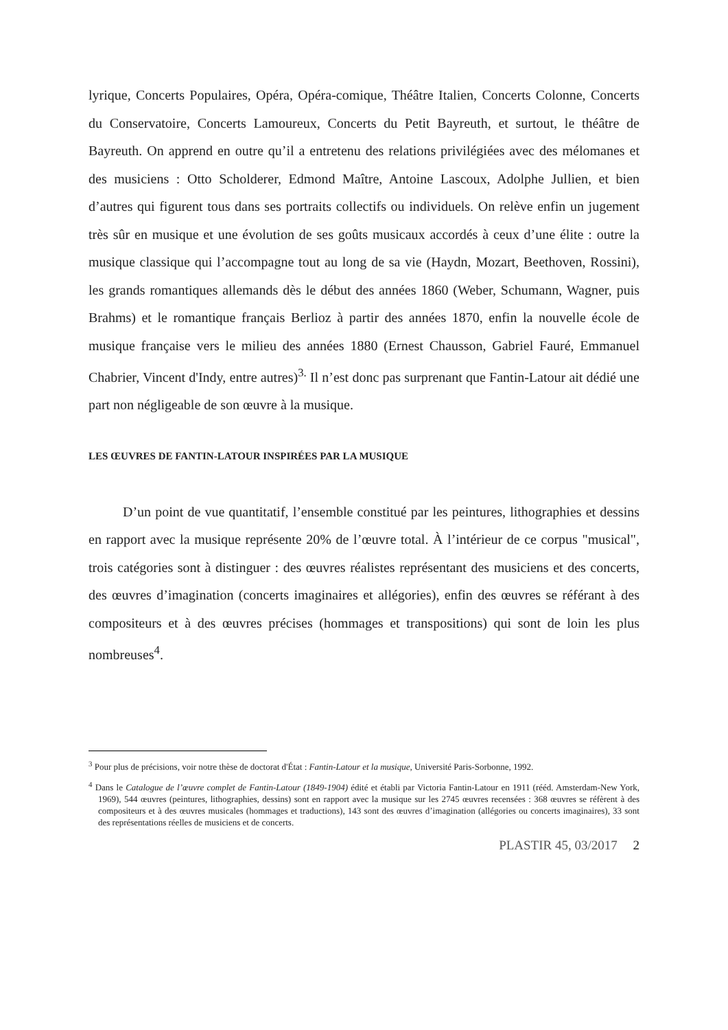lyrique, Concerts Populaires, Opéra, Opéra-comique, Théâtre Italien, Concerts Colonne, Concerts du Conservatoire, Concerts Lamoureux, Concerts du Petit Bayreuth, et surtout, le théâtre de Bayreuth. On apprend en outre qu’il a entretenu des relations privilégiées avec des mélomanes et des musiciens : Otto Scholderer, Edmond Maître, Antoine Lascoux, Adolphe Jullien, et bien d’autres qui figurent tous dans ses portraits collectifs ou individuels. On relève enfin un jugement très sûr en musique et une évolution de ses goûts musicaux accordés à ceux d’une élite : outre la musique classique qui l’accompagne tout au long de sa vie (Haydn, Mozart, Beethoven, Rossini), les grands romantiques allemands dès le début des années 1860 (Weber, Schumann, Wagner, puis Brahms) et le romantique français Berlioz à partir des années 1870, enfin la nouvelle école de musique française vers le milieu des années 1880 (Ernest Chausson, Gabriel Fauré, Emmanuel Chabrier, Vincent d'Indy, entre autres)<sup>3.</sup> Il n’est donc pas surprenant que Fantin-Latour ait dédié une part non négligeable de son œuvre à la musique.
LES ŒUVRES DE FANTIN-LATOUR INSPIRÉES PAR LA MUSIQUE
D’un point de vue quantitatif, l’ensemble constitué par les peintures, lithographies et dessins en rapport avec la musique représente 20% de l’œuvre total. À l’intérieur de ce corpus "musical", trois catégories sont à distinguer : des œuvres réalistes représentant des musiciens et des concerts, des œuvres d’imagination (concerts imaginaires et allégories), enfin des œuvres se référant à des compositeurs et à des œuvres précises (hommages et transpositions) qui sont de loin les plus nombreuses<sup>4</sup>.
<sup>3</sup> Pour plus de précisions, voir notre thèse de doctorat d'État : Fantin-Latour et la musique, Université Paris-Sorbonne, 1992.
<sup>4</sup> Dans le Catalogue de l’œuvre complet de Fantin-Latour (1849-1904) édité et établi par Victoria Fantin-Latour en 1911 (rééd. Amsterdam-New York, 1969), 544 œuvres (peintures, lithographies, dessins) sont en rapport avec la musique sur les 2745 œuvres recensées : 368 œuvres se réfèrent à des compositeurs et à des œuvres musicales (hommages et traductions), 143 sont des œuvres d’imagination (allégories ou concerts imaginaires), 33 sont des représentations réelles de musiciens et de concerts.
PLASTIR 45, 03/2017 2